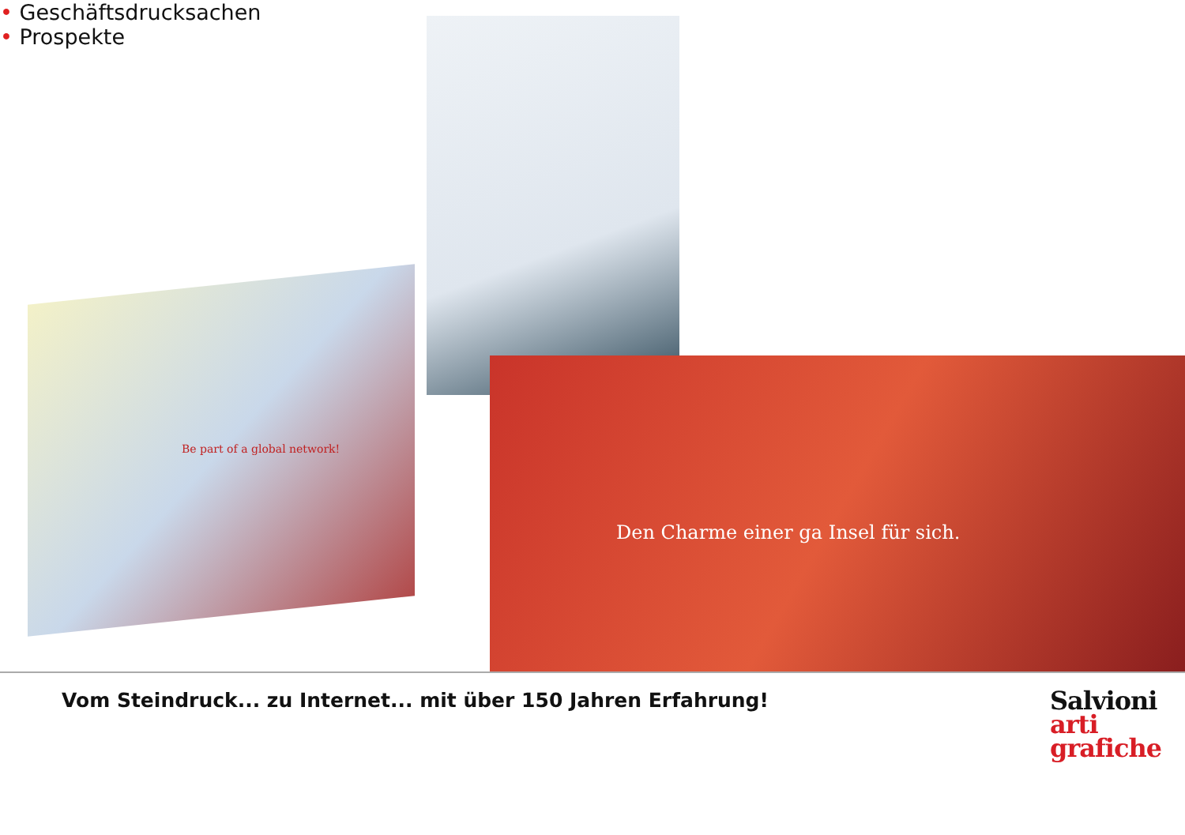Be part of a global network!
Den Charme einer ga Insel für sich.
• Geschäftsdrucksachen
• Prospekte
Vom Steindruck... zu Internet... mit über 150 Jahren Erfahrung!
Salvioni
arti
grafiche